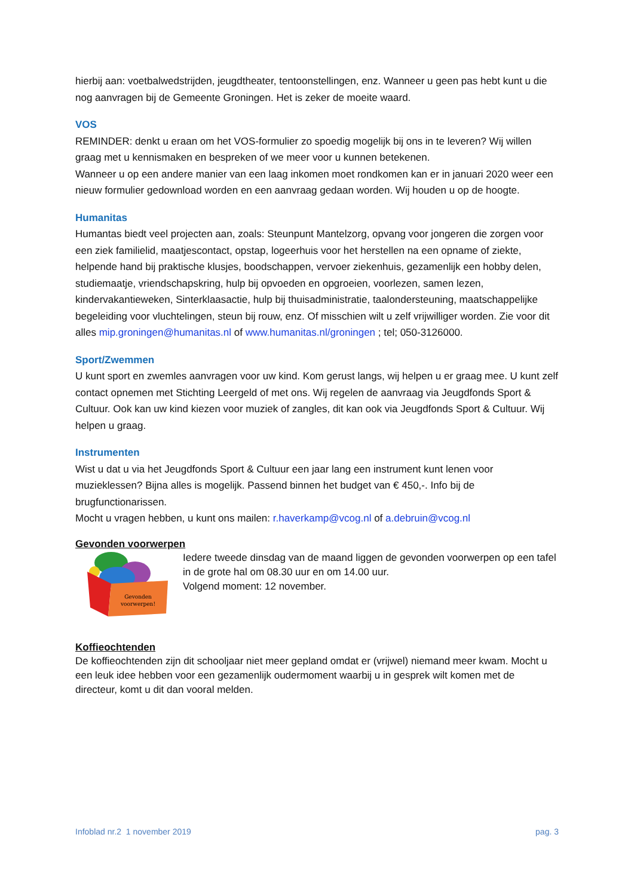hierbij aan: voetbalwedstrijden, jeugdtheater, tentoonstellingen, enz. Wanneer u geen pas hebt kunt u die nog aanvragen bij de Gemeente Groningen. Het is zeker de moeite waard.
VOS
REMINDER: denkt u eraan om het VOS-formulier zo spoedig mogelijk bij ons in te leveren? Wij willen graag met u kennismaken en bespreken of we meer voor u kunnen betekenen.
Wanneer u op een andere manier van een laag inkomen moet rondkomen kan er in januari 2020 weer een nieuw formulier gedownload worden en een aanvraag gedaan worden. Wij houden u op de hoogte.
Humanitas
Humantas biedt veel projecten aan, zoals: Steunpunt Mantelzorg, opvang voor jongeren die zorgen voor een ziek familielid, maatjescontact, opstap, logeerhuis voor het herstellen na een opname of ziekte, helpende hand bij praktische klusjes, boodschappen, vervoer ziekenhuis, gezamenlijk een hobby delen, studiemaatje, vriendschapskring, hulp bij opvoeden en opgroeien, voorlezen, samen lezen, kindervakantieweken, Sinterklaasactie, hulp bij thuisadministratie, taalondersteuning, maatschappelijke begeleiding voor vluchtelingen, steun bij rouw, enz. Of misschien wilt u zelf vrijwilliger worden. Zie voor dit alles mip.groningen@humanitas.nl of www.humanitas.nl/groningen ; tel; 050-3126000.
Sport/Zwemmen
U kunt sport en zwemles aanvragen voor uw kind. Kom gerust langs, wij helpen u er graag mee. U kunt zelf contact opnemen met Stichting Leergeld of met ons. Wij regelen de aanvraag via Jeugdfonds Sport & Cultuur. Ook kan uw kind kiezen voor muziek of zangles, dit kan ook via Jeugdfonds Sport & Cultuur. Wij helpen u graag.
Instrumenten
Wist u dat u via het Jeugdfonds Sport & Cultuur een jaar lang een instrument kunt lenen voor muzieklessen? Bijna alles is mogelijk. Passend binnen het budget van € 450,-. Info bij de brugfunctionarissen.
Mocht u vragen hebben, u kunt ons mailen: r.haverkamp@vcog.nl of a.debruin@vcog.nl
Gevonden voorwerpen
Gevonden
voorwerpen!
Iedere tweede dinsdag van de maand liggen de gevonden voorwerpen op een tafel in de grote hal om 08.30 uur en om 14.00 uur.
Volgend moment: 12 november.
Koffieochtenden
De koffieochtenden zijn dit schooljaar niet meer gepland omdat er (vrijwel) niemand meer kwam. Mocht u een leuk idee hebben voor een gezamenlijk oudermoment waarbij u in gesprek wilt komen met de directeur, komt u dit dan vooral melden.
Infoblad nr.2 1 november 2019 pag. 3